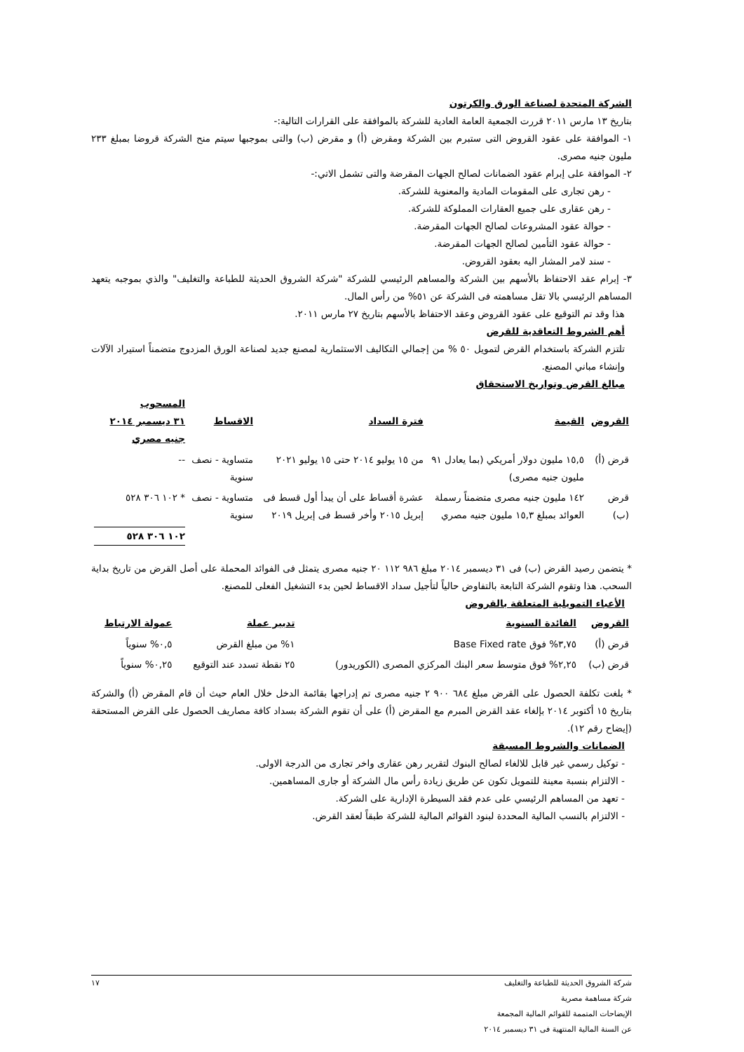الشركة المتحدة لصناعة الورق والكرتون
بتاريخ ١٣ مارس ٢٠١١ قررت الجمعية العامة العادية للشركة بالموافقة على القرارات التالية:-
١- الموافقة على عقود القروض التى ستبرم بين الشركة ومقرض (أ) و مقرض (ب) والتى بموجبها سيتم منح الشركة قروضا بمبلغ ٢٣٣ مليون جنيه مصرى.
٢- الموافقة على إبرام عقود الضمانات لصالح الجهات المقرضة والتى تشمل الاتي:-
- رهن تجارى على المقومات المادية والمعنوية للشركة.
- رهن عقارى على جميع العقارات المملوكة للشركة.
- حوالة عقود المشروعات لصالح الجهات المقرضة.
- حوالة عقود التأمين لصالح الجهات المقرضة.
- سند لامر المشار اليه بعقود القروض.
٣- إبرام عقد الاحتفاظ بالأسهم بين الشركة والمساهم الرئيسي للشركة "شركة الشروق الحديثة للطباعة والتغليف" والذي بموجبه يتعهد المساهم الرئيسي بالا تقل مساهمته فى الشركة عن ٥١% من رأس المال.
هذا وقد تم التوقيع على عقود القروض وعقد الاحتفاظ بالأسهم بتاريخ ٢٧ مارس ٢٠١١.
أهم الشروط التعاقدية للقرض
تلتزم الشركة باستخدام القرض لتمويل ٥٠ % من إجمالي التكاليف الاستثمارية لمصنع جديد لصناعة الورق المزدوج متضمناً استيراد الآلات وإنشاء مباني المصنع.
مبالغ القرض وتواريخ الاستحقاق
| القروض | القيمة | فترة السداد | الاقساط | المسحوب ٣١ ديسمبر ٢٠١٤ جنيه مصري |
| --- | --- | --- | --- | --- |
| قرض (أ) | ١٥,٥ مليون دولار أمريكي (بما يعادل ٩١ مليون جنيه مصرى) | من ١٥ يوليو ٢٠١٤ حتى ١٥ يوليو ٢٠٢١ | متساوية - نصف سنوية | -- |
| قرض (ب) | ١٤٢ مليون جنيه مصرى متضمناً رسملة العوائد بمبلغ ١٥,٣ مليون جنيه مصري | عشرة أقساط على أن يبدأ أول قسط فى إبريل ٢٠١٥ وأخر قسط فى إبريل ٢٠١٩ | متساوية - نصف سنوية | * ١٠٢ ٣٠٦ ٥٢٨ |
| | | | | ١٠٢ ٣٠٦ ٥٢٨ |
* يتضمن رصيد القرض (ب) فى ٣١ ديسمبر ٢٠١٤ مبلغ ٩٨٦ ١١٢ ٢٠ جنيه مصرى يتمثل فى الفوائد المحملة على أصل القرض من تاريخ بداية السحب. هذا وتقوم الشركة التابعة بالتفاوض حالياً لتأجيل سداد الاقساط لحين بدء التشغيل الفعلى للمصنع.
الأعباء التمويلية المتعلقة بالقروض
| القروض | الفائدة السنوية | تدبير عملة | عمولة الارتباط |
| --- | --- | --- | --- |
| قرض (أ) | ٣,٧٥% فوق Base Fixed rate | ١% من مبلغ القرض | ٠,٥% سنوياً |
| قرض (ب) | ٢,٢٥% فوق متوسط سعر البنك المركزي المصرى (الكوريدور) | ٢٥ نقطة تسدد عند التوقيع | ٠,٢٥% سنوياً |
* بلغت تكلفة الحصول على القرض مبلغ ٦٨٤ ٩٠٠ ٢ جنيه مصرى تم إدراجها بقائمة الدخل خلال العام حيث أن قام المقرض (أ) والشركة بتاريخ ١٥ أكتوبر ٢٠١٤ بإلغاء عقد القرض المبرم مع المقرض (أ) على أن تقوم الشركة بسداد كافة مصاريف الحصول على القرض المستحقة (إيضاح رقم ١٢).
الضمانات والشروط المسبقة
- توكيل رسمي غير قابل للالغاء لصالح البنوك لتقرير رهن عقارى واخر تجارى من الدرجة الاولى.
- الالتزام بنسبة معينة للتمويل تكون عن طريق زيادة رأس مال الشركة أو جارى المساهمين.
- تعهد من المساهم الرئيسي على عدم فقد السيطرة الإدارية على الشركة.
- الالتزام بالنسب المالية المحددة لبنود القوائم المالية للشركة طبقاً لعقد القرض.
شركة الشروق الحديثة للطباعة والتغليف
شركة مساهمة مصرية
الإيضاحات المتممة للقوائم المالية المجمعة
عن السنة المالية المنتهية فى ٣١ ديسمبر ٢٠١٤
١٧